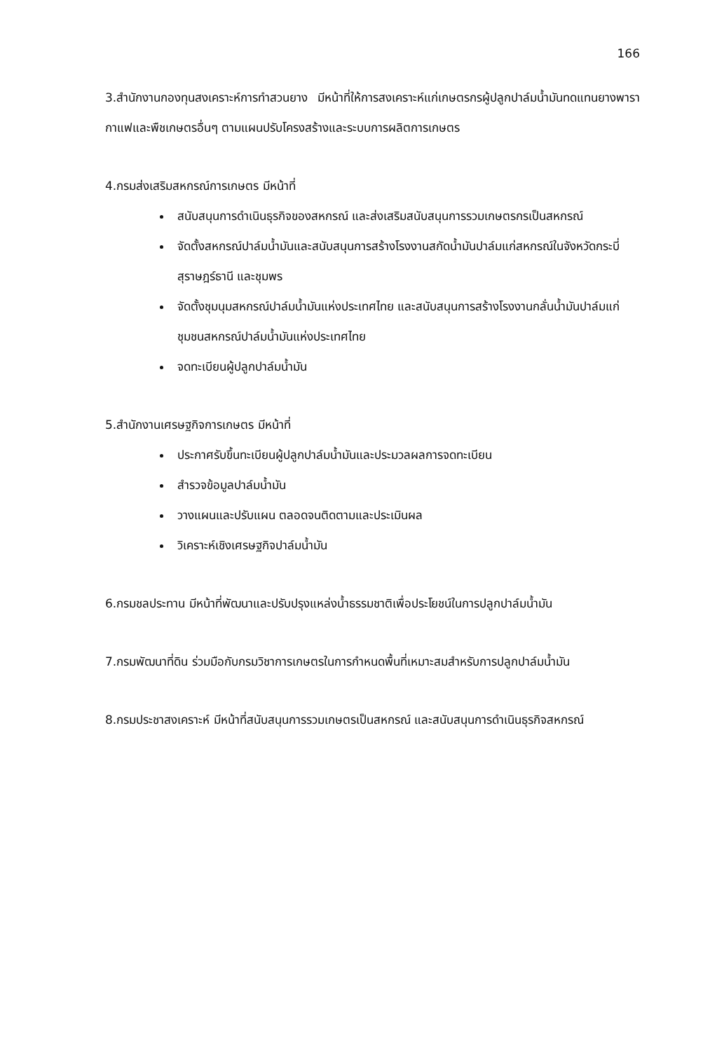166
3.สำนักงานกองทุนสงเคราะห์การทำสวนยาง มีหน้าที่ให้การสงเคราะห์แก่เกษตรกรผู้ปลูกปาล์มน้ำมันทดแทนยางพารา กาแฟและพืชเกษตรอื่นๆ ตามแผนปรับโครงสร้างและระบบการผลิตการเกษตร
4.กรมส่งเสริมสหกรณ์การเกษตร มีหน้าที่
สนับสนุนการดำเนินธุรกิจของสหกรณ์ และส่งเสริมสนับสนุนการรวมเกษตรกรเป็นสหกรณ์
จัดตั้งสหกรณ์ปาล์มน้ำมันและสนับสนุนการสร้างโรงงานสกัดน้ำมันปาล์มแก่สหกรณ์ในจังหวัดกระบี่ สุราษฎร์ธานี และชุมพร
จัดตั้งชุมนุมสหกรณ์ปาล์มน้ำมันแห่งประเทศไทย และสนับสนุนการสร้างโรงงานกลั่นน้ำมันปาล์มแก่ชุมชนสหกรณ์ปาล์มน้ำมันแห่งประเทศไทย
จดทะเบียนผู้ปลูกปาล์มน้ำมัน
5.สำนักงานเศรษฐกิจการเกษตร มีหน้าที่
ประกาศรับขึ้นทะเบียนผู้ปลูกปาล์มน้ำมันและประมวลผลการจดทะเบียน
สำรวจข้อมูลปาล์มน้ำมัน
วางแผนและปรับแผน ตลอดจนติดตามและประเมินผล
วิเคราะห์เชิงเศรษฐกิจปาล์มน้ำมัน
6.กรมชลประทาน มีหน้าที่พัฒนาและปรับปรุงแหล่งน้ำธรรมชาติเพื่อประโยชน์ในการปลูกปาล์มน้ำมัน
7.กรมพัฒนาที่ดิน ร่วมมือกับกรมวิชาการเกษตรในการกำหนดพื้นที่เหมาะสมสำหรับการปลูกปาล์มน้ำมัน
8.กรมประชาสงเคราะห์ มีหน้าที่สนับสนุนการรวมเกษตรเป็นสหกรณ์ และสนับสนุนการดำเนินธุรกิจสหกรณ์